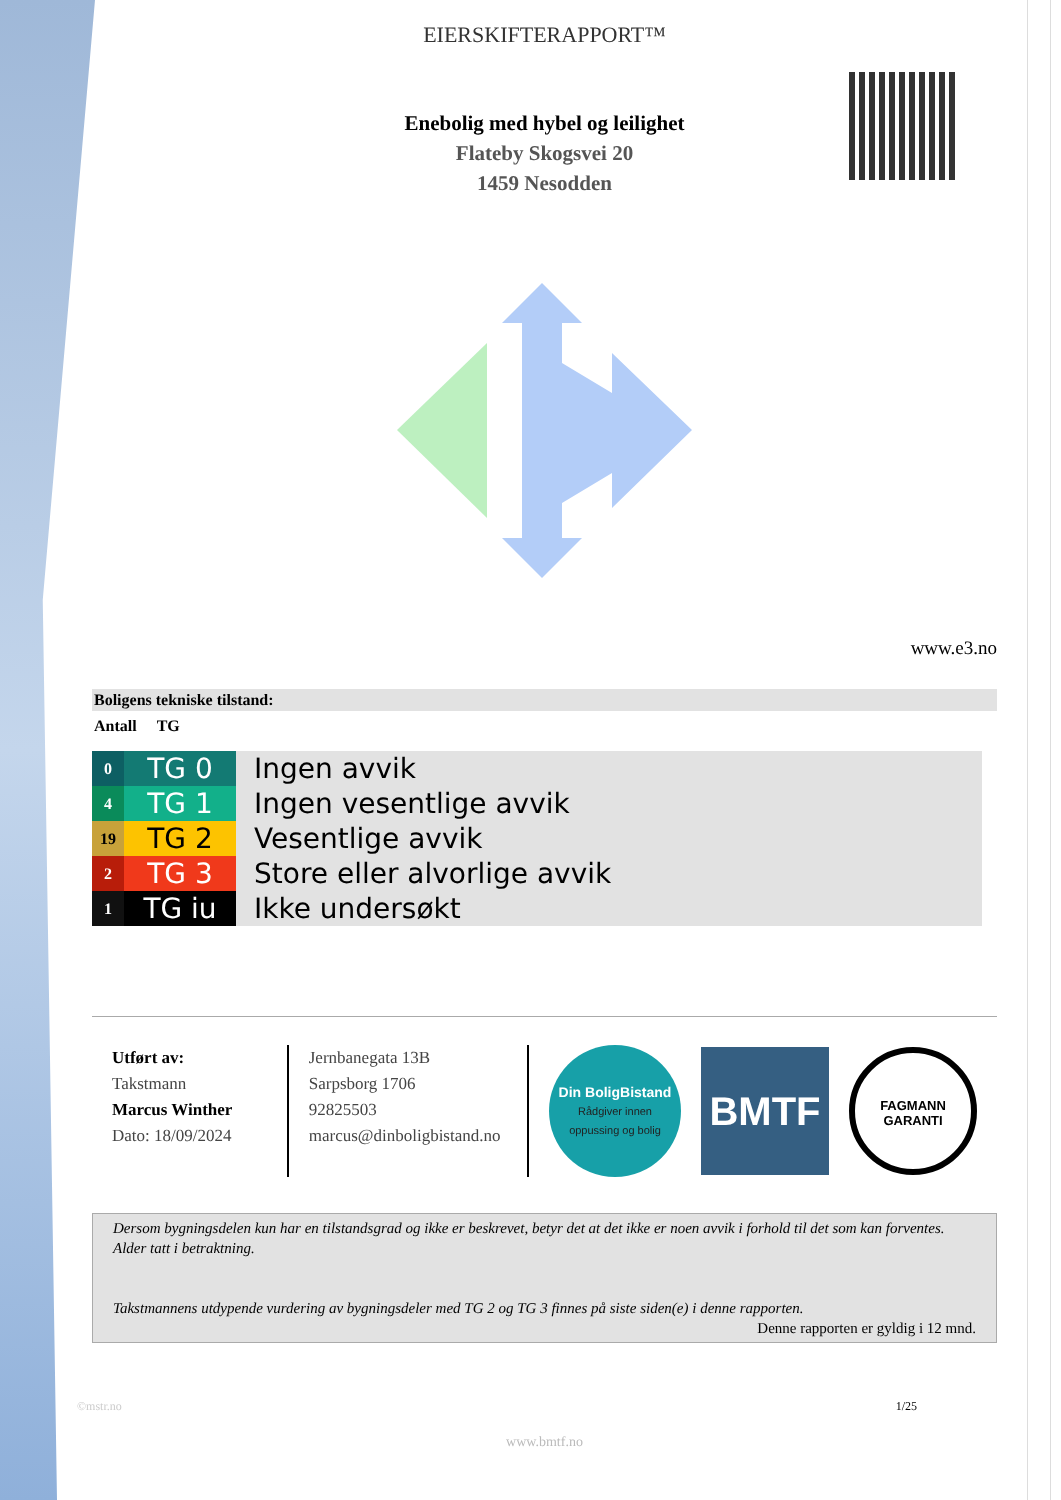EIERSKIFTERAPPORT™
Enebolig med hybel og leilighet
Flateby Skogsvei 20
1459 Nesodden
www.e3.no
Boligens tekniske tilstand:
Antall TG
| 0 | TG 0 | Ingen avvik |
| 4 | TG 1 | Ingen vesentlige avvik |
| 19 | TG 2 | Vesentlige avvik |
| 2 | TG 3 | Store eller alvorlige avvik |
| 1 | TG iu | Ikke undersøkt |
Utført av:
Takstmann
Marcus Winther
Dato: 18/09/2024
Jernbanegata 13B
Sarpsborg 1706
92825503
marcus@dinboligbistand.no
Din BoligBistand
Rådgiver innen
oppussing og bolig
BMTF
FAGMANN
GARANTI
Dersom bygningsdelen kun har en tilstandsgrad og ikke er beskrevet, betyr det at det ikke er noen avvik i forhold til det som kan forventes. Alder tatt i betraktning.
Takstmannens utdypende vurdering av bygningsdeler med TG 2 og TG 3 finnes på siste siden(e) i denne rapporten.
Denne rapporten er gyldig i 12 mnd.
©mstr.no 1/25
www.bmtf.no